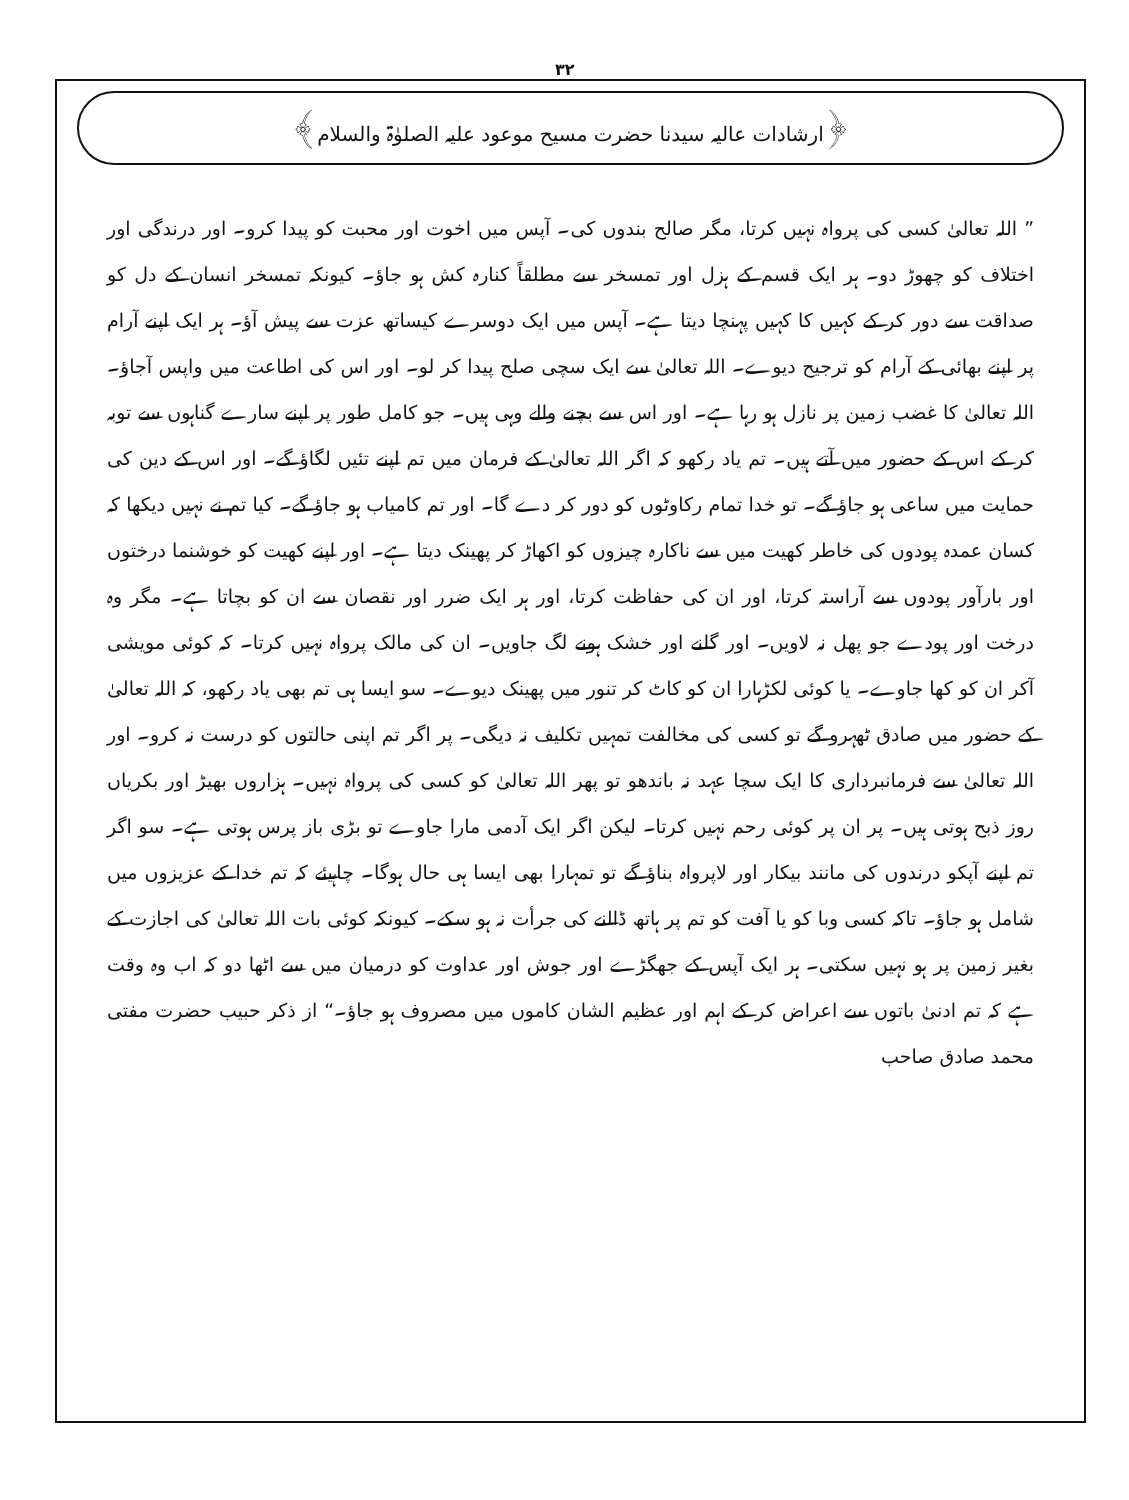۳۲
﴿ارشادات عالیہ سیدنا حضرت مسیح موعود علیہ الصلوٰۃ والسلام﴾
” اللہ تعالیٰ کسی کی پرواہ نہیں کرتا، مگر صالح بندوں کی۔ آپس میں اخوت اور محبت کو پیدا کرو۔ اور درندگی اور اختلاف کو چھوڑ دو۔ ہر ایک قسم کے ہزل اور تمسخر سے مطلقاً کنارہ کش ہو جاؤ۔ کیونکہ تمسخر انسان کے دل کو صداقت سے دور کر کے کہیں کا کہیں پہنچا دیتا ہے۔ آپس میں ایک دوسرے کیساتھ عزت سے پیش آؤ۔ ہر ایک اپنے آرام پر اپنے بھائی کے آرام کو ترجیح دیوے۔ اللہ تعالیٰ سے ایک سچی صلح پیدا کر لو۔ اور اس کی اطاعت میں واپس آجاؤ۔ اللہ تعالیٰ کا غضب زمین پر نازل ہو رہا ہے۔ اور اس سے بچنے والے وہی ہیں۔ جو کامل طور پر اپنے سارے گناہوں سے توبہ کر کے اس کے حضور میں آتے ہیں۔ تم یاد رکھو کہ اگر اللہ تعالیٰ کے فرمان میں تم اپنے تئیں لگاؤ گے۔ اور اس کے دین کی حمایت میں ساعی ہو جاؤ گے۔ تو خدا تمام رکاوٹوں کو دور کر دے گا۔ اور تم کامیاب ہو جاؤ گے۔ کیا تم نے نہیں دیکھا کہ کسان عمدہ پودوں کی خاطر کھیت میں سے ناکارہ چیزوں کو اکھاڑ کر پھینک دیتا ہے۔ اور اپنے کھیت کو خوشنما درختوں اور بارآور پودوں سے آراستہ کرتا، اور ان کی حفاظت کرتا، اور ہر ایک ضرر اور نقصان سے ان کو بچاتا ہے۔ مگر وہ درخت اور پودے جو پھل نہ لاویں۔ اور گلنے اور خشک ہونے لگ جاویں۔ ان کی مالک پرواہ نہیں کرتا۔ کہ کوئی مویشی آکر ان کو کھا جاوے۔ یا کوئی لکڑہارا ان کو کاٹ کر تنور میں پھینک دیوے۔ سو ایسا ہی تم بھی یاد رکھو، کہ اللہ تعالیٰ کے حضور میں صادق ٹھہرو گے تو کسی کی مخالفت تمہیں تکلیف نہ دیگی۔ پر اگر تم اپنی حالتوں کو درست نہ کرو۔ اور اللہ تعالیٰ سے فرمانبرداری کا ایک سچا عہد نہ باندھو تو پھر اللہ تعالیٰ کو کسی کی پرواہ نہیں۔ ہزاروں بھیڑ اور بکریاں روز ذبح ہوتی ہیں۔ پر ان پر کوئی رحم نہیں کرتا۔ لیکن اگر ایک آدمی مارا جاوے تو بڑی باز پرس ہوتی ہے۔ سو اگر تم اپنے آپکو درندوں کی مانند بیکار اور لاپرواہ بناؤ گے تو تمہارا بھی ایسا ہی حال ہوگا۔ چاہیئے کہ تم خدا کے عزیزوں میں شامل ہو جاؤ۔ تاکہ کسی وبا کو یا آفت کو تم پر ہاتھ ڈالنے کی جرأت نہ ہو سکے۔ کیونکہ کوئی بات اللہ تعالیٰ کی اجازت کے بغیر زمین پر ہو نہیں سکتی۔ ہر ایک آپس کے جھگڑے اور جوش اور عداوت کو درمیان میں سے اٹھا دو کہ اب وہ وقت ہے کہ تم ادنیٰ باتوں سے اعراض کر کے اہم اور عظیم الشان کاموں میں مصروف ہو جاؤ۔“ از ذکر حبیب حضرت مفتی محمد صادق صاحب